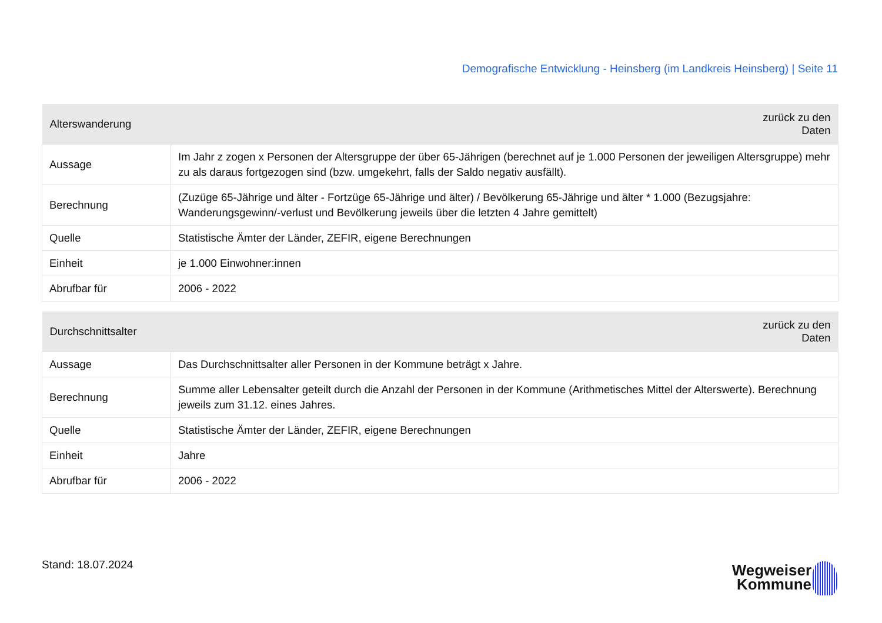Demografische Entwicklung - Heinsberg (im Landkreis Heinsberg) | Seite 11
| Alterswanderung | zurück zu den Daten |
| --- | --- |
| Aussage | Im Jahr z zogen x Personen der Altersgruppe der über 65-Jährigen (berechnet auf je 1.000 Personen der jeweiligen Altersgruppe) mehr zu als daraus fortgezogen sind (bzw. umgekehrt, falls der Saldo negativ ausfällt). |
| Berechnung | (Zuzüge 65-Jährige und älter - Fortzüge 65-Jährige und älter) / Bevölkerung 65-Jährige und älter * 1.000 (Bezugsjahre: Wanderungsgewinn/-verlust und Bevölkerung jeweils über die letzten 4 Jahre gemittelt) |
| Quelle | Statistische Ämter der Länder, ZEFIR, eigene Berechnungen |
| Einheit | je 1.000 Einwohner:innen |
| Abrufbar für | 2006 - 2022 |
| Durchschnittsalter | zurück zu den Daten |
| --- | --- |
| Aussage | Das Durchschnittsalter aller Personen in der Kommune beträgt x Jahre. |
| Berechnung | Summe aller Lebensalter geteilt durch die Anzahl der Personen in der Kommune (Arithmetisches Mittel der Alterswerte). Berechnung jeweils zum 31.12. eines Jahres. |
| Quelle | Statistische Ämter der Länder, ZEFIR, eigene Berechnungen |
| Einheit | Jahre |
| Abrufbar für | 2006 - 2022 |
Stand: 18.07.2024
Wegweiser
Kommune